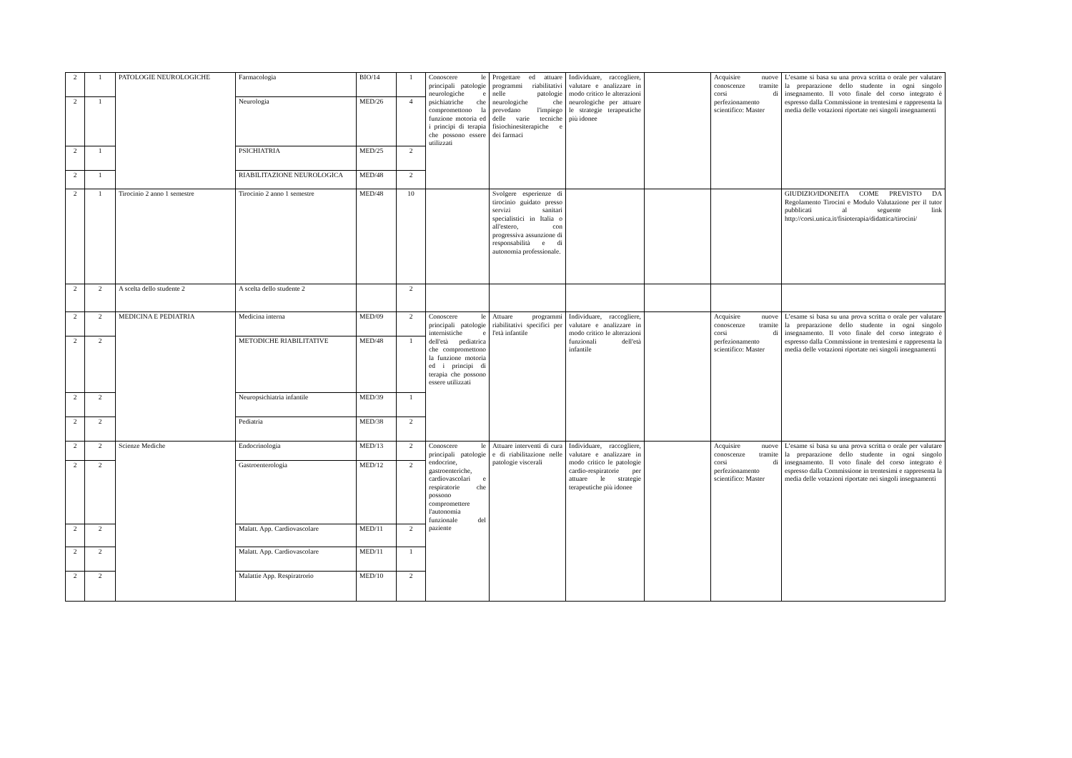| 2 | 1 | PATOLOGIE NEUROLOGICHE | Farmacologia | BIO/14 | 1 | Conoscere le principali patologie neurologiche e psichiatriche che compromettono la funzione motoria ed i principi di terapia che possono essere utilizzati | Progettare ed attuare programmi riabilitativi nelle patologie neurologiche che prevedano l'impiego delle varie tecniche fisiochinesiterapiche e dei farmaci | Individuare, raccogliere, valutare e analizzare in modo critico le alterazioni neurologiche per attuare le strategie terapeutiche più idonee | | Acquisire nuove conoscenze tramite corsi di perfezionamento scientifico: Master | L’esame si basa su una prova scritta o orale per valutare la preparazione dello studente in ogni singolo insegnamento. Il voto finale del corso integrato è espresso dalla Commissione in trentesimi e rappresenta la media delle votazioni riportate nei singoli insegnamenti |
| 2 | 1 | | Neurologia | MED/26 | 4 | | | | | | |
| 2 | 1 | | PSICHIATRIA | MED/25 | 2 | | | | | | |
| 2 | 1 | | RIABILITAZIONE NEUROLOGICA | MED/48 | 2 | | | | | | |
| 2 | 1 | Tirocinio 2 anno 1 semestre | Tirocinio 2 anno 1 semestre | MED/48 | 10 | | Svolgere esperienze di tirocinio guidato presso servizi sanitari specialistici in Italia o all'estero, con progressiva assunzione di responsabilità e di autonomia professionale. | | | | GIUDIZIO/IDONEITA COME PREVISTO DA Regolamento Tirocini e Modulo Valutazione per il tutor pubblicati al seguente link http://corsi.unica.it/fisioterapia/didattica/tirocini/ |
| 2 | 2 | A scelta dello studente 2 | A scelta dello studente 2 | | 2 | | | | | | |
| 2 | 2 | MEDICINA E PEDIATRIA | Medicina interna | MED/09 | 2 | Conoscere le principali patologie internistiche e dell'età pediatrica che compromettono la funzione motoria ed i principi di terapia che possono essere utilizzati | Attuare programmi riabilitativi specifici per l'età infantile | Individuare, raccogliere, valutare e analizzare in modo critico le alterazioni funzionali dell'età infantile | | Acquisire nuove conoscenze tramite corsi di perfezionamento scientifico: Master | L’esame si basa su una prova scritta o orale per valutare la preparazione dello studente in ogni singolo insegnamento. Il voto finale del corso integrato è espresso dalla Commissione in trentesimi e rappresenta la media delle votazioni riportate nei singoli insegnamenti |
| 2 | 2 | | METODICHE RIABILITATIVE | MED/48 | 1 | | | | | | |
| 2 | 2 | | Neuropsichiatria infantile | MED/39 | 1 | | | | | | |
| 2 | 2 | | Pediatria | MED/38 | 2 | | | | | | |
| 2 | 2 | Scienze Mediche | Endocrinologia | MED/13 | 2 | Conoscere le principali patologie endocrine, gastroenteriche, cardiovascolari e respiratorie che possono compromettere l'autonomia funzionale del paziente | Attuare interventi di cura e di riabilitazione nelle patologie viscerali | Individuare, raccogliere, valutare e analizzare in modo critico le patologie cardio-respiratorie per attuare le strategie terapeutiche più idonee | | Acquisire nuove conoscenze tramite corsi di perfezionamento scientifico: Master | L’esame si basa su una prova scritta o orale per valutare la preparazione dello studente in ogni singolo insegnamento. Il voto finale del corso integrato è espresso dalla Commissione in trentesimi e rappresenta la media delle votazioni riportate nei singoli insegnamenti |
| 2 | 2 | | Gastroenterologia | MED/12 | 2 | | | | | | |
| 2 | 2 | | Malatt. App. Cardiovascolare | MED/11 | 2 | | | | | | |
| 2 | 2 | | Malatt. App. Cardiovascolare | MED/11 | 1 | | | | | | |
| 2 | 2 | | Malattie App. Respiratrorio | MED/10 | 2 | | | | | | |